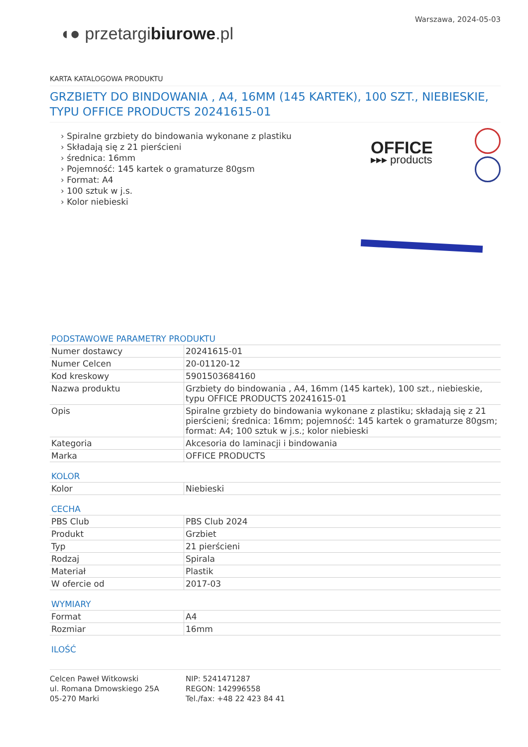◖● przetargibiurowe.pl
Warszawa, 2024-05-03
KARTA KATALOGOWA PRODUKTU
GRZBIETY DO BINDOWANIA , A4, 16MM (145 KARTEK), 100 SZT., NIEBIESKIE, TYPU OFFICE PRODUCTS 20241615-01
› Spiralne grzbiety do bindowania wykonane z plastiku
› Składają się z 21 pierścieni
› średnica: 16mm
› Pojemność: 145 kartek o gramaturze 80gsm
› Format: A4
› 100 sztuk w j.s.
› Kolor niebieski
OFFICE
▸▸▸ products
PODSTAWOWE PARAMETRY PRODUKTU
| Numer dostawcy | 20241615-01 |
| Numer Celcen | 20-01120-12 |
| Kod kreskowy | 5901503684160 |
| Nazwa produktu | Grzbiety do bindowania , A4, 16mm (145 kartek), 100 szt., niebieskie, typu OFFICE PRODUCTS 20241615-01 |
| Opis | Spiralne grzbiety do bindowania wykonane z plastiku; składają się z 21 pierścieni; średnica: 16mm; pojemność: 145 kartek o gramaturze 80gsm; format: A4; 100 sztuk w j.s.; kolor niebieski |
| Kategoria | Akcesoria do laminacji i bindowania |
| Marka | OFFICE PRODUCTS |
KOLOR
| Kolor | Niebieski |
CECHA
| PBS Club | PBS Club 2024 |
| Produkt | Grzbiet |
| Typ | 21 pierścieni |
| Rodzaj | Spirala |
| Materiał | Plastik |
| W ofercie od | 2017-03 |
WYMIARY
| Format | A4 |
| Rozmiar | 16mm |
ILOŚĆ
Celcen Paweł Witkowski
ul. Romana Dmowskiego 25A
05-270 Marki
NIP: 5241471287
REGON: 142996558
Tel./fax: +48 22 423 84 41